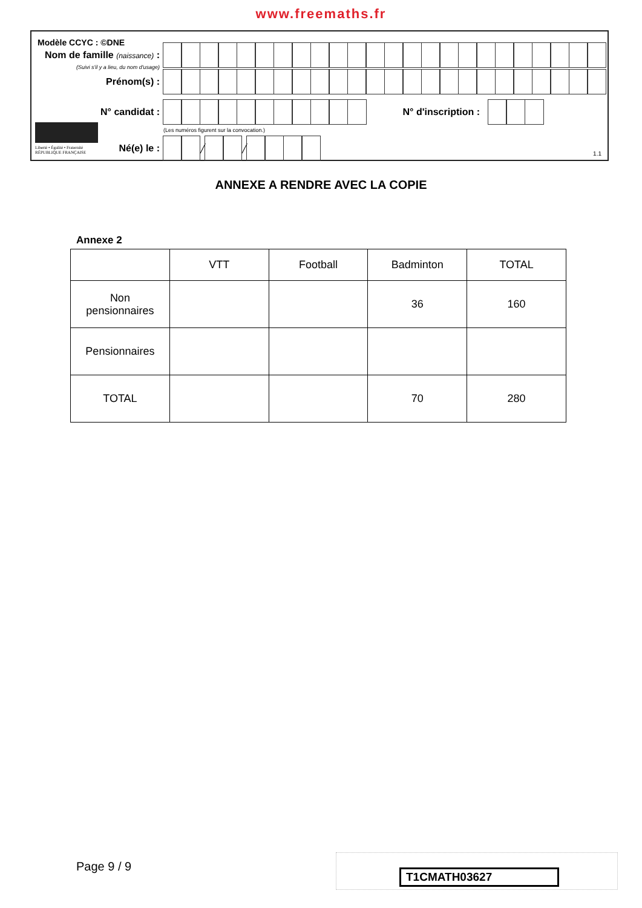www.freemaths.fr
Modèle CCYC : ©DNE
Nom de famille (naissance) :
(Suivi s'il y a lieu, du nom d'usage)
Prénom(s) :
N° candidat : N° d'inscription :
(Les numéros figurent sur la convocation.)
Liberté • Égalité • Fraternité
RÉPUBLIQUE FRANÇAISE
Né(e) le :
╱
╱
1.1
ANNEXE A RENDRE AVEC LA COPIE
Annexe 2
| | VTT | Football | Badminton | TOTAL |
| Non pensionnaires | | | 36 | 160 |
| Pensionnaires | | | | |
| TOTAL | | | 70 | 280 |
Page 9 / 9
T1CMATH03627